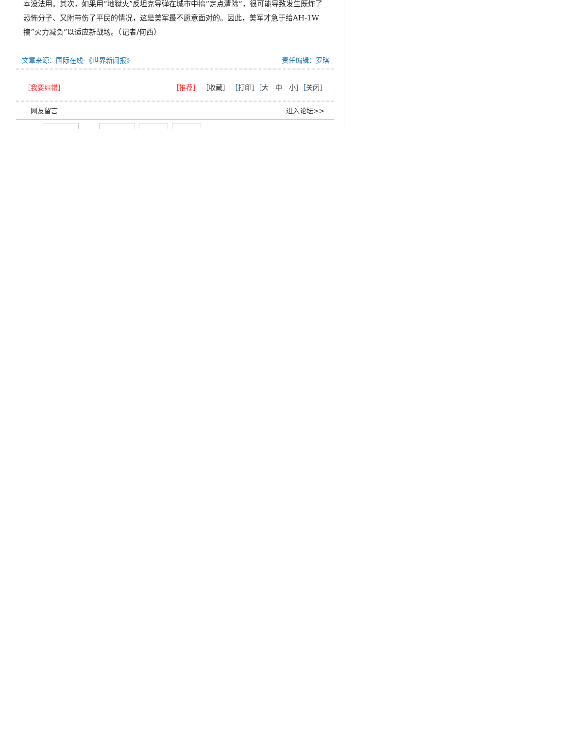本没法用。其次，如果用“地狱火”反坦克导弹在城市中搞“定点清除”，很可能导致发生既炸了恐怖分子、又附带伤了平民的情况，这是美军最不愿意面对的。因此，美军才急于给AH-1W搞“火力减负”以适应新战场。（记者/何西）
文章来源：国际在线-《世界新闻报》 责任编辑：罗琪
［我要纠错］ ［推荐］ ［收藏］ ［打印］［大　中　小］［关闭］
网友留言 进入论坛>>